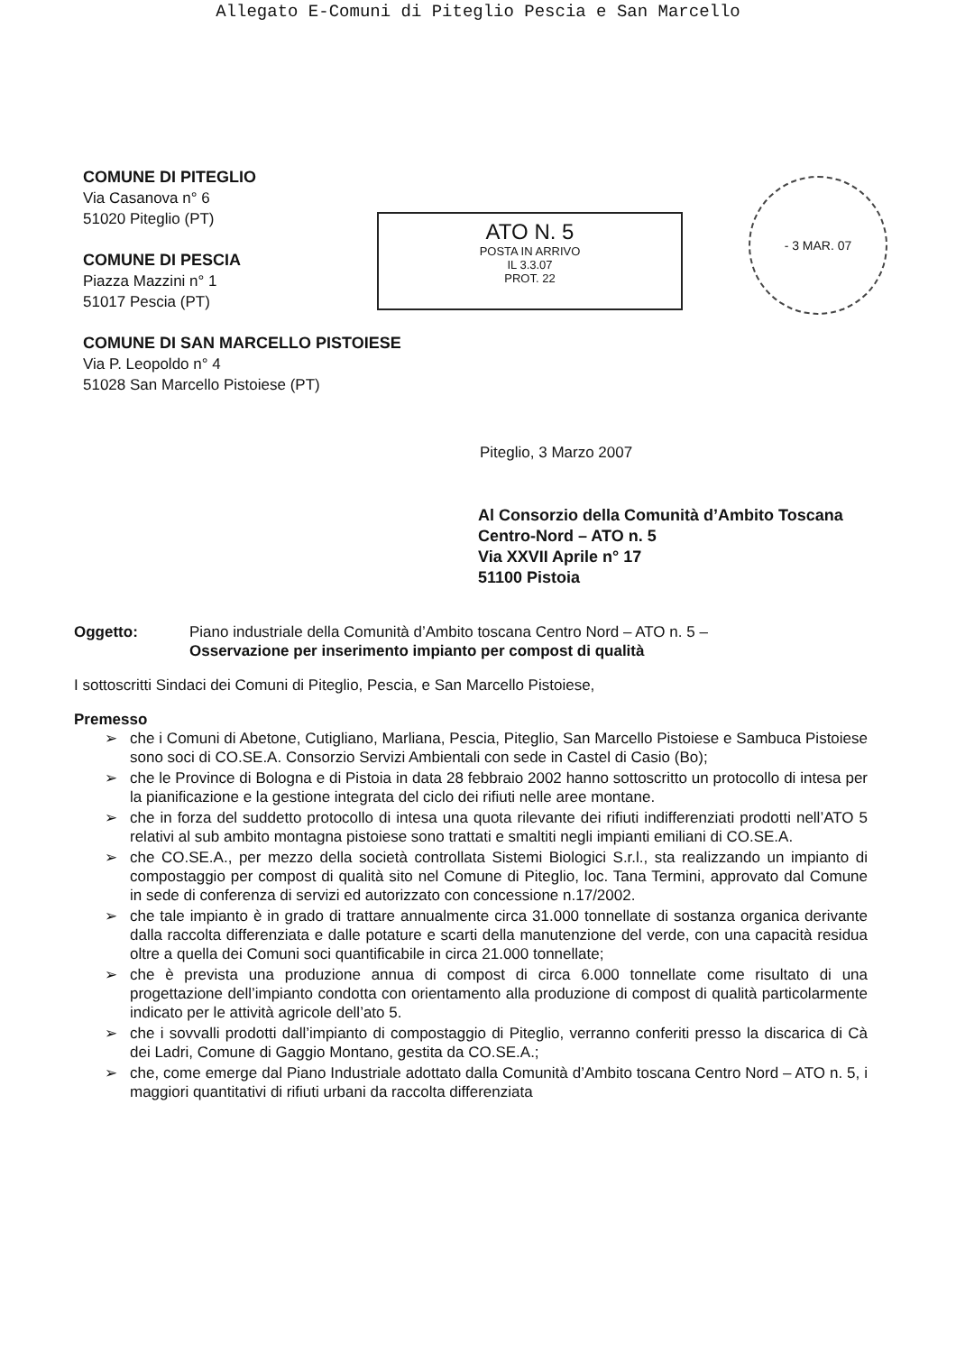Allegato E-Comuni di Piteglio Pescia e San Marcello
COMUNE DI PITEGLIO
Via Casanova n° 6
51020 Piteglio (PT)
COMUNE DI PESCIA
Piazza Mazzini n° 1
51017 Pescia (PT)
COMUNE DI SAN MARCELLO PISTOIESE
Via P. Leopoldo n° 4
51028 San Marcello Pistoiese (PT)
ATO N. 5
POSTA IN ARRIVO
IL 3.3.07
PROT. 22
- 3 MAR. 07
Piteglio, 3 Marzo 2007
Al Consorzio della Comunità d’Ambito Toscana Centro-Nord – ATO n. 5
Via XXVII Aprile n° 17
51100 Pistoia
Oggetto: Piano industriale della Comunità d’Ambito toscana Centro Nord – ATO n. 5 –
Osservazione per inserimento impianto per compost di qualità
I sottoscritti Sindaci dei Comuni di Piteglio, Pescia, e San Marcello Pistoiese,
Premesso
➢ che i Comuni di Abetone, Cutigliano, Marliana, Pescia, Piteglio, San Marcello Pistoiese e Sambuca Pistoiese sono soci di CO.SE.A. Consorzio Servizi Ambientali con sede in Castel di Casio (Bo);
➢ che le Province di Bologna e di Pistoia in data 28 febbraio 2002 hanno sottoscritto un protocollo di intesa per la pianificazione e la gestione integrata del ciclo dei rifiuti nelle aree montane.
➢ che in forza del suddetto protocollo di intesa una quota rilevante dei rifiuti indifferenziati prodotti nell’ATO 5 relativi al sub ambito montagna pistoiese sono trattati e smaltiti negli impianti emiliani di CO.SE.A.
➢ che CO.SE.A., per mezzo della società controllata Sistemi Biologici S.r.l., sta realizzando un impianto di compostaggio per compost di qualità sito nel Comune di Piteglio, loc. Tana Termini, approvato dal Comune in sede di conferenza di servizi ed autorizzato con concessione n.17/2002.
➢ che tale impianto è in grado di trattare annualmente circa 31.000 tonnellate di sostanza organica derivante dalla raccolta differenziata e dalle potature e scarti della manutenzione del verde, con una capacità residua oltre a quella dei Comuni soci quantificabile in circa 21.000 tonnellate;
➢ che è prevista una produzione annua di compost di circa 6.000 tonnellate come risultato di una progettazione dell’impianto condotta con orientamento alla produzione di compost di qualità particolarmente indicato per le attività agricole dell’ato 5.
➢ che i sovvalli prodotti dall’impianto di compostaggio di Piteglio, verranno conferiti presso la discarica di Cà dei Ladri, Comune di Gaggio Montano, gestita da CO.SE.A.;
➢ che, come emerge dal Piano Industriale adottato dalla Comunità d’Ambito toscana Centro Nord – ATO n. 5, i maggiori quantitativi di rifiuti urbani da raccolta differenziata